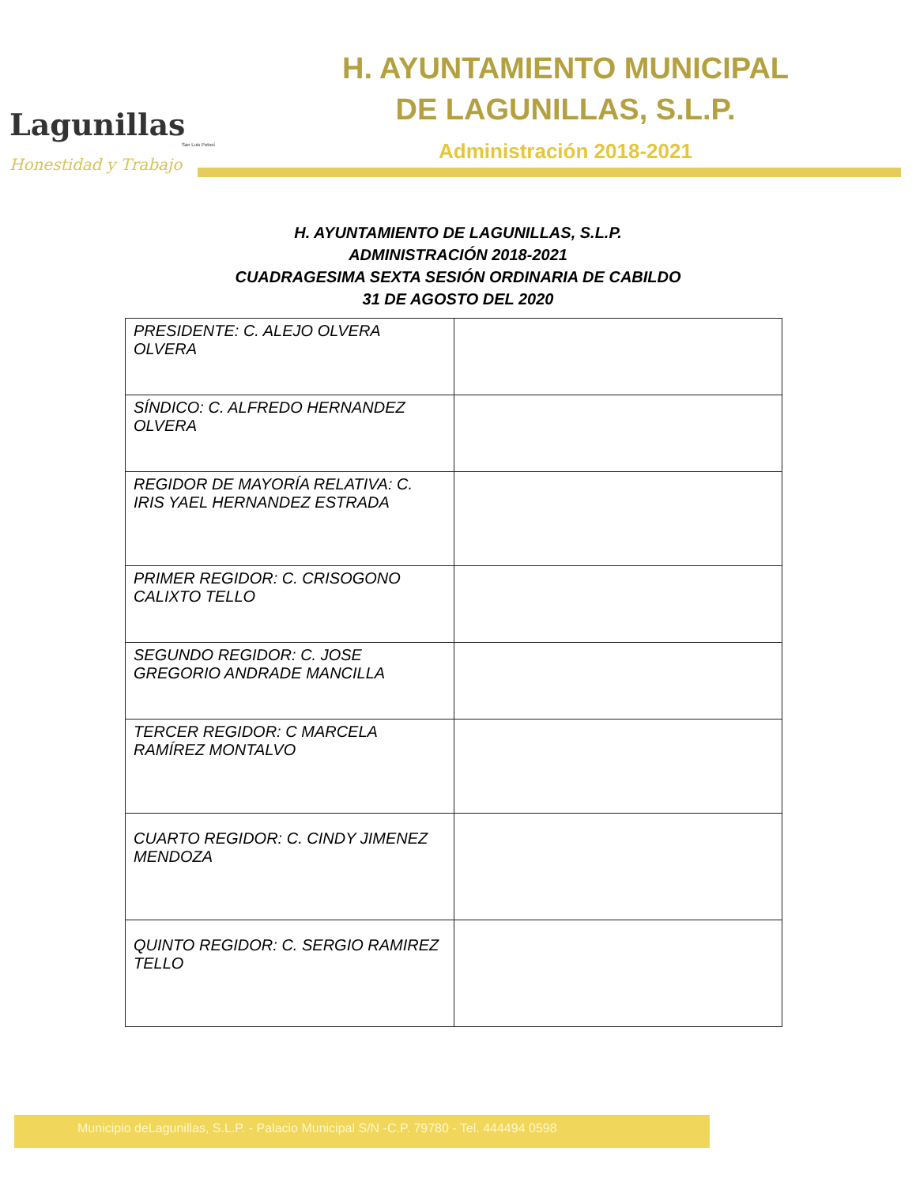Lagunillas
San Luis Potosí
Honestidad y Trabajo
H. AYUNTAMIENTO MUNICIPAL
DE LAGUNILLAS, S.L.P.
Administración 2018-2021
H. AYUNTAMIENTO DE LAGUNILLAS, S.L.P.
ADMINISTRACIÓN 2018-2021
CUADRAGESIMA SEXTA SESIÓN ORDINARIA DE CABILDO
31 DE AGOSTO DEL 2020
| PRESIDENTE: C. ALEJO OLVERA OLVERA | |
| SÍNDICO: C. ALFREDO HERNANDEZ OLVERA | |
| REGIDOR DE MAYORÍA RELATIVA: C. IRIS YAEL HERNANDEZ ESTRADA | |
| PRIMER REGIDOR: C. CRISOGONO CALIXTO TELLO | |
| SEGUNDO REGIDOR: C. JOSE GREGORIO ANDRADE MANCILLA | |
| TERCER REGIDOR: C MARCELA RAMÍREZ MONTALVO | |
| CUARTO REGIDOR: C. CINDY JIMENEZ MENDOZA | |
| QUINTO REGIDOR: C. SERGIO RAMIREZ TELLO | |
Municipio deLagunillas, S.L.P. - Palacio Municipal S/N -C.P. 79780 - Tel. 444494 0598